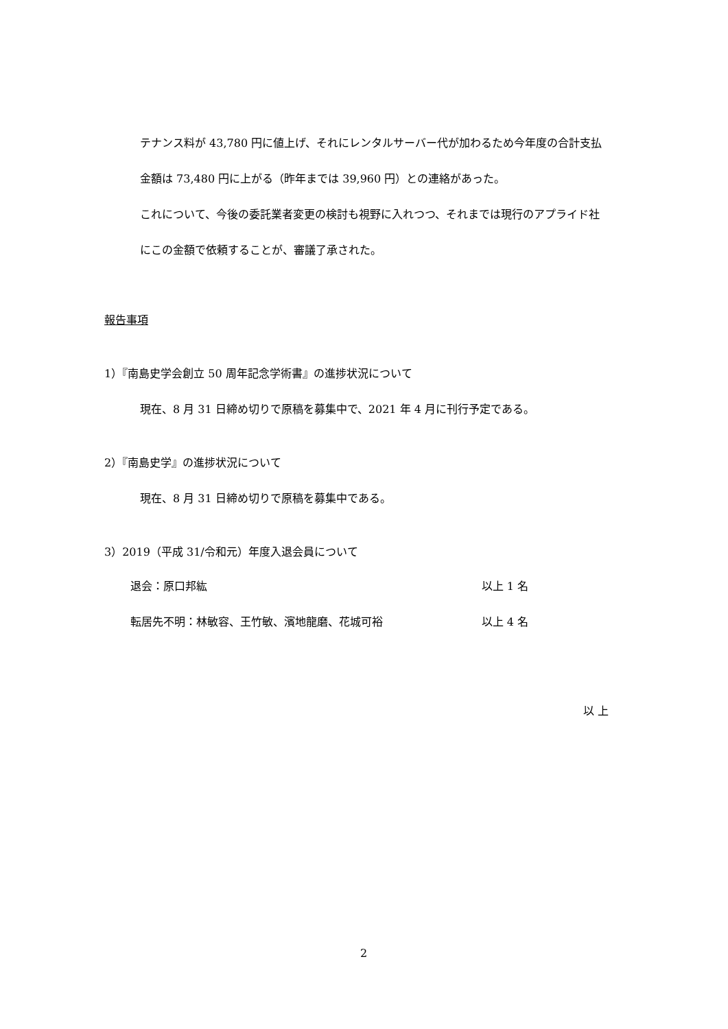テナンス料が 43,780 円に値上げ、それにレンタルサーバー代が加わるため今年度の合計支払
金額は 73,480 円に上がる（昨年までは 39,960 円）との連絡があった。
これについて、今後の委託業者変更の検討も視野に入れつつ、それまでは現行のアプライド社
にこの金額で依頼することが、審議了承された。
報告事項
1）『南島史学会創立 50 周年記念学術書』の進捗状況について
現在、8 月 31 日締め切りで原稿を募集中で、2021 年 4 月に刊行予定である。
2）『南島史学』の進捗状況について
現在、8 月 31 日締め切りで原稿を募集中である。
3）2019（平成 31/令和元）年度入退会員について
退会：原口邦紘 以上 1 名
転居先不明：林敏容、王竹敏、濱地龍磨、花城可裕 以上 4 名
以 上
2